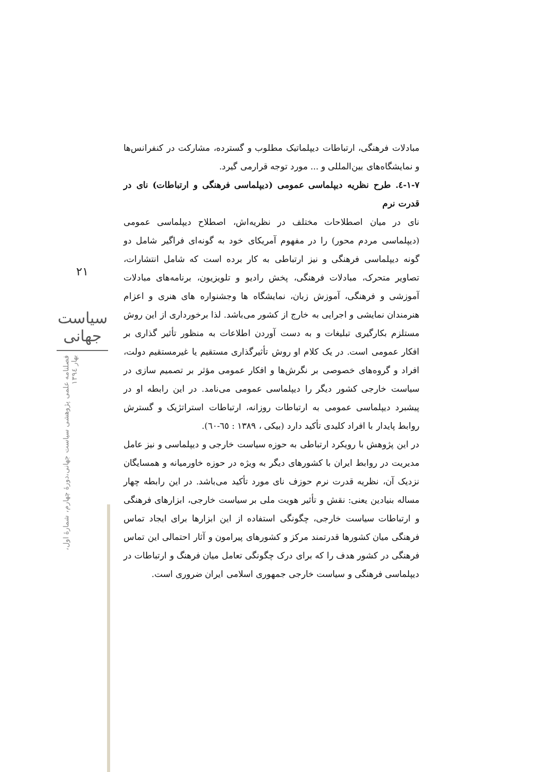۲۱
سیاست جهانی
فصلنامه علمی پژوهشی سیاست جهانی،دورهٔ چهارم، شمارهٔ اول، بهار ۱۳۹٤
مبادلات فرهنگی، ارتباطات دیپلماتیک مطلوب و گسترده، مشارکت در کنفرانس‌ها و نمایشگاه‌های بین‌المللی و ... مورد توجه قرارمی گیرد.
۱-۷-٤. طرح نظریه دیپلماسی عمومی (دیپلماسی فرهنگی و ارتباطات) نای در قدرت نرم
نای در میان اصطلاحات مختلف در نظریه‌اش، اصطلاح دیپلماسی عمومی (دیپلماسی مردم محور) را در مفهوم آمریکای خود به گونه‌ای فراگیر شامل دو گونه دیپلماسی فرهنگی و نیز ارتباطی به کار برده است که شامل انتشارات، تصاویر متحرک، مبادلات فرهنگی، پخش رادیو و تلویزیون، برنامه‌های مبادلات آموزشی و فرهنگی، آموزش زبان، نمایشگاه ها وجشنواره های هنری و اعزام هنرمندان نمایشی و اجرایی به خارج از کشور می‌باشد. لذا برخورداری از این روش مستلزم بکارگیری تبلیغات و به دست آوردن اطلاعات به منظور تأثیر گذاری بر افکار عمومی است. در یک کلام او روش تأثیرگذاری مستقیم یا غیرمستقیم دولت، افراد و گروه‌های خصوصی بر نگرش‌ها و افکار عمومی مؤثر بر تصمیم سازی در سیاست خارجی کشور دیگر را دیپلماسی عمومی می‌نامد. در این رابطه او در پیشبرد دیپلماسی عمومی به ارتباطات روزانه، ارتباطات استراتژیک و گسترش روابط پایدار با افراد کلیدی تأکید دارد (بیکی ، ۱۳۸۹ : ٦٥-٦٠).
در این پژوهش با رویکرد ارتباطی به حوزه سیاست خارجی و دیپلماسی و نیز عامل مدیریت در روابط ایران با کشورهای دیگر به ویژه در حوزه خاورمیانه و همسایگان نزدیک آن، نظریه قدرت نرم حوزف نای مورد تأکید می‌باشد. در این رابطه چهار مساله بنیادین یعنی: نقش و تأثیر هویت ملی بر سیاست خارجی، ابزارهای فرهنگی و ارتباطات سیاست خارجی، چگونگی استفاده از این ابزارها برای ایجاد تماس فرهنگی میان کشورها قدرتمند مرکز و کشورهای پیرامون و آثار احتمالی این تماس فرهنگی در کشور هدف را که برای درک چگونگی تعامل میان فرهنگ و ارتباطات در دیپلماسی فرهنگی و سیاست خارجی جمهوری اسلامی ایران ضروری است.